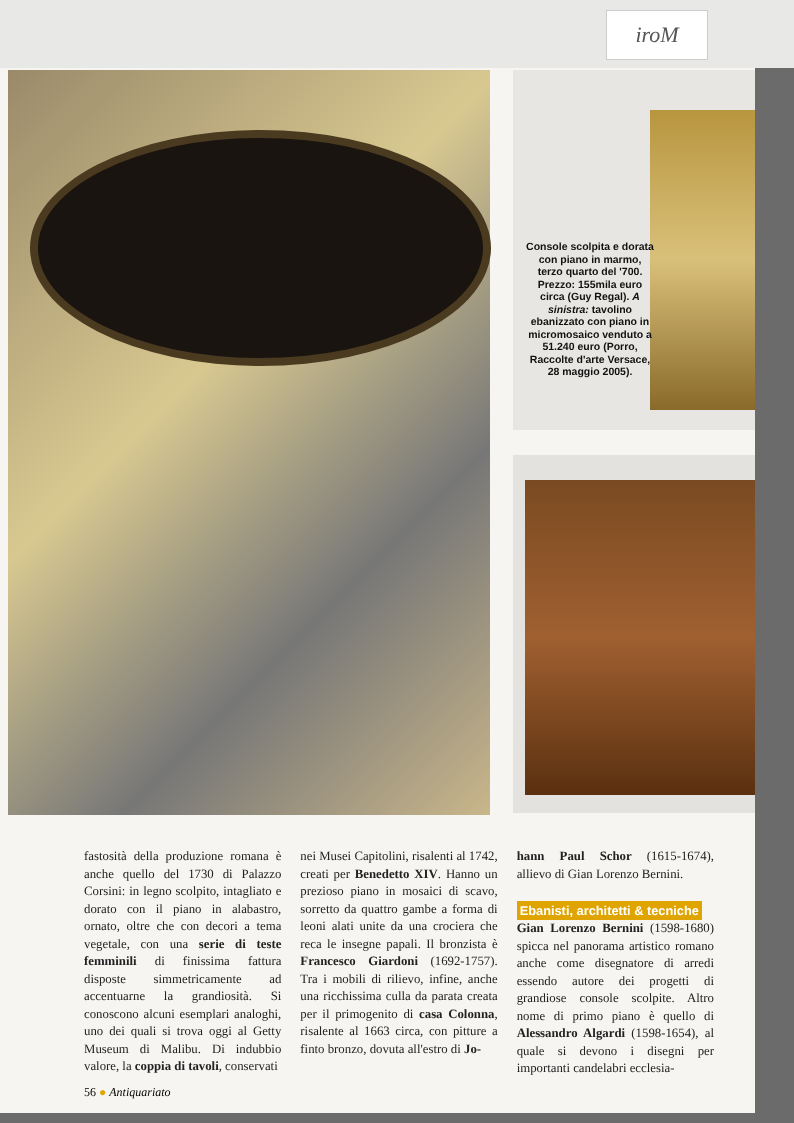iroM
Console scolpita e dorata con piano in marmo, terzo quarto del '700. Prezzo: 155mila euro circa (Guy Regal). A sinistra: tavolino ebanizzato con piano in micromosaico venduto a 51.240 euro (Porro, Raccolte d'arte Versace, 28 maggio 2005).
fastosità della produzione romana è anche quello del 1730 di Palazzo Corsini: in legno scolpito, intagliato e dorato con il piano in alabastro, ornato, oltre che con decori a tema vegetale, con una serie di teste femminili di finissima fattura disposte simmetricamente ad accentuarne la grandiosità. Si conoscono alcuni esemplari analoghi, uno dei quali si trova oggi al Getty Museum di Malibu. Di indubbio valore, la coppia di tavoli, conservati
nei Musei Capitolini, risalenti al 1742, creati per Benedetto XIV. Hanno un prezioso piano in mosaici di scavo, sorretto da quattro gambe a forma di leoni alati unite da una crociera che reca le insegne papali. Il bronzista è Francesco Giardoni (1692-1757). Tra i mobili di rilievo, infine, anche una ricchissima culla da parata creata per il primogenito di casa Colonna, risalente al 1663 circa, con pitture a finto bronzo, dovuta all'estro di Jo-
hann Paul Schor (1615-1674), allievo di Gian Lorenzo Bernini.
Ebanisti, architetti & tecniche
Gian Lorenzo Bernini (1598-1680) spicca nel panorama artistico romano anche come disegnatore di arredi essendo autore dei progetti di grandiose console scolpite. Altro nome di primo piano è quello di Alessandro Algardi (1598-1654), al quale si devono i disegni per importanti candelabri ecclesia-
56 ● Antiquariato